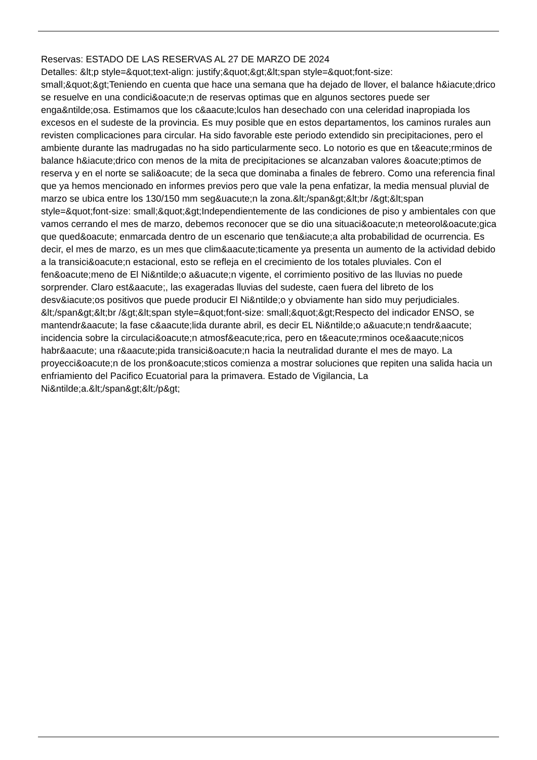Reservas: ESTADO DE LAS RESERVAS AL 27 DE MARZO DE 2024
Detalles: &lt;p style=&quot;text-align: justify;&quot;&gt;&lt;span style=&quot;font-size: small;&quot;&gt;Teniendo en cuenta que hace una semana que ha dejado de llover, el balance h&iacute;drico se resuelve en una condici&oacute;n de reservas optimas que en algunos sectores puede ser enga&ntilde;osa. Estimamos que los c&aacute;lculos han desechado con una celeridad inapropiada los excesos en el sudeste de la provincia. Es muy posible que en estos departamentos, los caminos rurales aun revisten complicaciones para circular. Ha sido favorable este periodo extendido sin precipitaciones, pero el ambiente durante las madrugadas no ha sido particularmente seco. Lo notorio es que en t&eacute;rminos de balance h&iacute;drico con menos de la mita de precipitaciones se alcanzaban valores &oacute;ptimos de reserva y en el norte se sali&oacute; de la seca que dominaba a finales de febrero. Como una referencia final que ya hemos mencionado en informes previos pero que vale la pena enfatizar, la media mensual pluvial de marzo se ubica entre los 130/150 mm seg&uacute;n la zona.&lt;/span&gt;&lt;br /&gt;&lt;span style=&quot;font-size: small;&quot;&gt;Independientemente de las condiciones de piso y ambientales con que vamos cerrando el mes de marzo, debemos reconocer que se dio una situaci&oacute;n meteorol&oacute;gica que qued&oacute; enmarcada dentro de un escenario que ten&iacute;a alta probabilidad de ocurrencia. Es decir, el mes de marzo, es un mes que clim&aacute;ticamente ya presenta un aumento de la actividad debido a la transici&oacute;n estacional, esto se refleja en el crecimiento de los totales pluviales. Con el fen&oacute;meno de El Ni&ntilde;o a&uacute;n vigente, el corrimiento positivo de las lluvias no puede sorprender. Claro est&aacute;, las exageradas lluvias del sudeste, caen fuera del libreto de los desv&iacute;os positivos que puede producir El Ni&ntilde;o y obviamente han sido muy perjudiciales. &lt;/span&gt;&lt;br /&gt;&lt;span style=&quot;font-size: small;&quot;&gt;Respecto del indicador ENSO, se mantendr&aacute; la fase c&aacute;lida durante abril, es decir EL Ni&ntilde;o a&uacute;n tendr&aacute; incidencia sobre la circulaci&oacute;n atmosf&eacute;rica, pero en t&eacute;rminos oce&aacute;nicos habr&aacute; una r&aacute;pida transici&oacute;n hacia la neutralidad durante el mes de mayo. La proyecci&oacute;n de los pron&oacute;sticos comienza a mostrar soluciones que repiten una salida hacia un enfriamiento del Pacifico Ecuatorial para la primavera. Estado de Vigilancia, La Ni&ntilde;a.&lt;/span&gt;&lt;/p&gt;